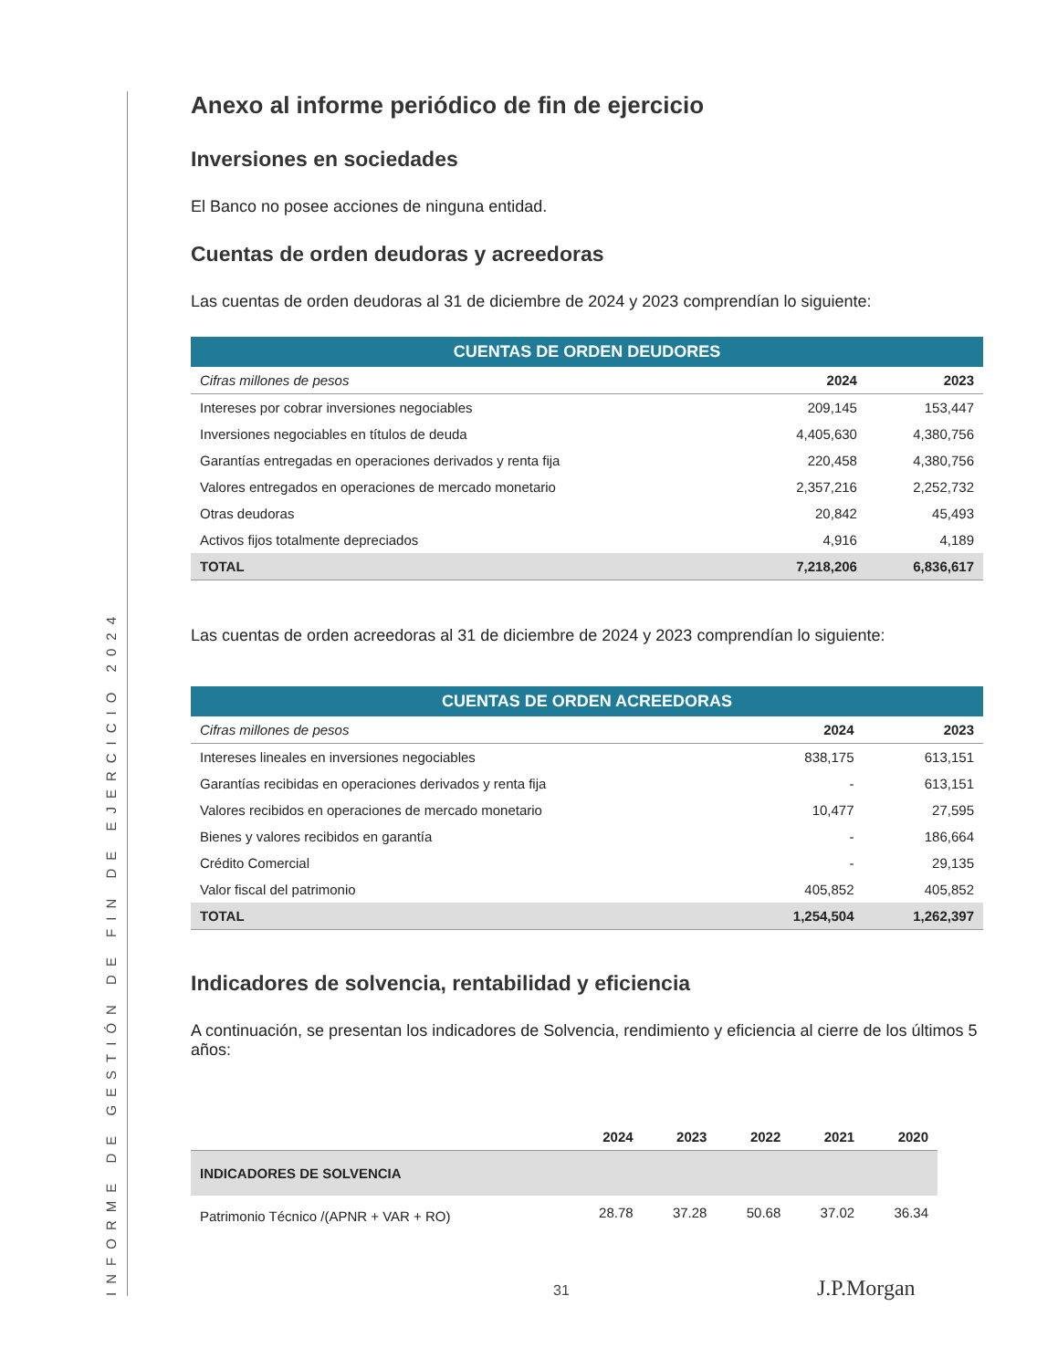INFORME DE GESTIÓN DE FIN DE EJERCICIO 2024
Anexo al informe periódico de fin de ejercicio
Inversiones en sociedades
El Banco no posee acciones de ninguna entidad.
Cuentas de orden deudoras y acreedoras
Las cuentas de orden deudoras al 31 de diciembre de 2024 y 2023 comprendían lo siguiente:
| CUENTAS DE ORDEN DEUDORES | | |
| Cifras millones de pesos | 2024 | 2023 |
| Intereses por cobrar inversiones negociables | 209,145 | 153,447 |
| Inversiones negociables en títulos de deuda | 4,405,630 | 4,380,756 |
| Garantías entregadas en operaciones derivados y renta fija | 220,458 | 4,380,756 |
| Valores entregados en operaciones de mercado monetario | 2,357,216 | 2,252,732 |
| Otras deudoras | 20,842 | 45,493 |
| Activos fijos totalmente depreciados | 4,916 | 4,189 |
| TOTAL | 7,218,206 | 6,836,617 |
Las cuentas de orden acreedoras al 31 de diciembre de 2024 y 2023 comprendían lo siguiente:
| CUENTAS DE ORDEN ACREEDORAS | | |
| Cifras millones de pesos | 2024 | 2023 |
| Intereses lineales en inversiones negociables | 838,175 | 613,151 |
| Garantías recibidas en operaciones derivados y renta fija | - | 613,151 |
| Valores recibidos en operaciones de mercado monetario | 10,477 | 27,595 |
| Bienes y valores recibidos en garantía | - | 186,664 |
| Crédito Comercial | - | 29,135 |
| Valor fiscal del patrimonio | 405,852 | 405,852 |
| TOTAL | 1,254,504 | 1,262,397 |
Indicadores de solvencia, rentabilidad y eficiencia
A continuación, se presentan los indicadores de Solvencia, rendimiento y eficiencia al cierre de los últimos 5 años:
| | 2024 | 2023 | 2022 | 2021 | 2020 |
| INDICADORES DE SOLVENCIA | | | | | |
| Patrimonio Técnico /(APNR + VAR + RO) | 28.78 | 37.28 | 50.68 | 37.02 | 36.34 |
31 J.P.Morgan